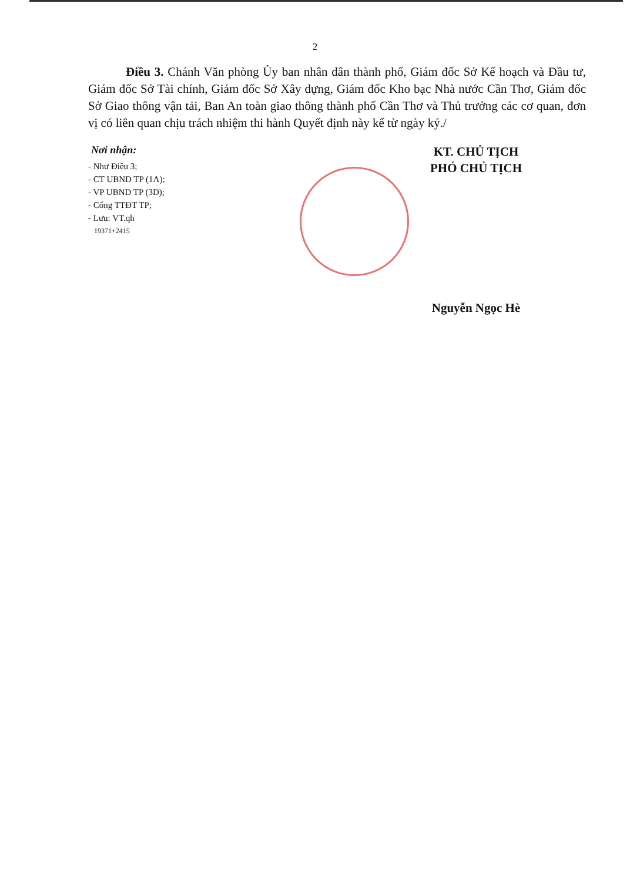2
Điều 3. Chánh Văn phòng Ủy ban nhân dân thành phố, Giám đốc Sở Kế hoạch và Đầu tư, Giám đốc Sở Tài chính, Giám đốc Sở Xây dựng, Giám đốc Kho bạc Nhà nước Cần Thơ, Giám đốc Sở Giao thông vận tải, Ban An toàn giao thông thành phố Cần Thơ và Thủ trưởng các cơ quan, đơn vị có liên quan chịu trách nhiệm thi hành Quyết định này kể từ ngày ký./
Nơi nhận:
- Như Điều 3;
- CT UBND TP (1A);
- VP UBND TP (3D);
- Cổng TTĐT TP;
- Lưu: VT.qh
19371+2415
KT. CHỦ TỊCH
PHÓ CHỦ TỊCH
Nguyễn Ngọc Hè